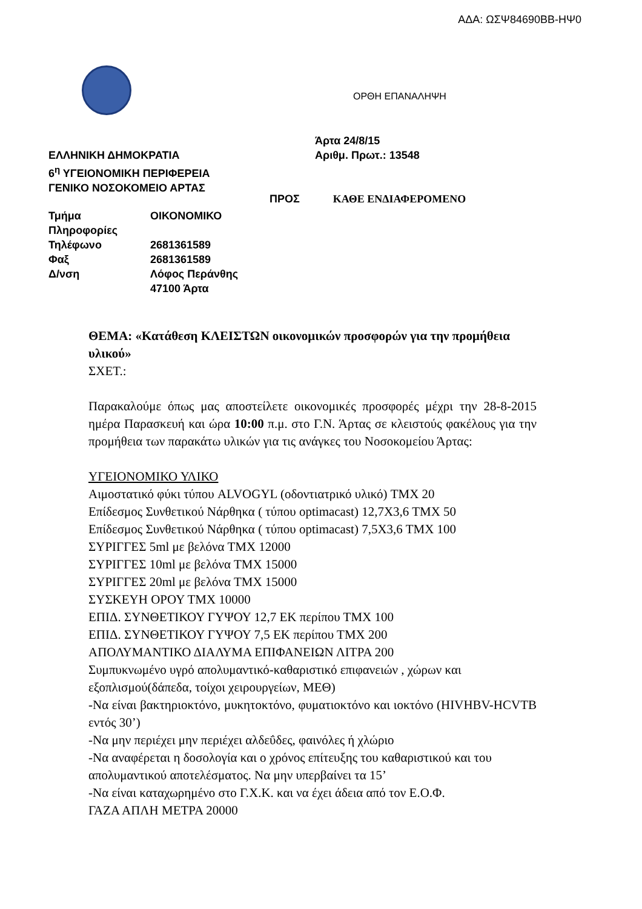ΑΔΑ: ΩΣΨ84690ΒΒ-ΗΨ0
ΟΡΘΗ ΕΠΑΝΑΛΗΨΗ
Άρτα 24/8/15
ΕΛΛΗΝΙΚΗ ΔΗΜΟΚΡΑΤΙΑ Αριθμ. Πρωτ.: 13548
6<sup>η</sup> ΥΓΕΙΟΝΟΜΙΚΗ ΠΕΡΙΦΕΡΕΙΑ
ΓΕΝΙΚΟ ΝΟΣΟΚΟΜΕΙΟ ΑΡΤΑΣ
ΠΡΟΣ ΚΑΘΕ ΕΝΔΙΑΦΕΡΟΜΕΝΟ
| Τμήμα | ΟΙΚΟΝΟΜΙΚΟ |
| Πληροφορίες | |
| Τηλέφωνο | 2681361589 |
| Φαξ | 2681361589 |
| Δ/νση | Λόφος Περάνθης 47100 Άρτα |
ΘΕΜΑ: «Κατάθεση ΚΛΕΙΣΤΩΝ οικονομικών προσφορών για την προμήθεια υλικού»
ΣΧΕΤ.:
Παρακαλούμε όπως μας αποστείλετε οικονομικές προσφορές μέχρι την 28-8-2015 ημέρα Παρασκευή και ώρα 10:00 π.μ. στο Γ.Ν. Άρτας σε κλειστούς φακέλους για την προμήθεια των παρακάτω υλικών για τις ανάγκες του Νοσοκομείου Άρτας:
ΥΓΕΙΟΝΟΜΙΚΟ ΥΛΙΚΟ
Αιμοστατικό φύκι τύπου ALVOGYL (οδοντιατρικό υλικό) ΤΜΧ 20
Επίδεσμος Συνθετικού Νάρθηκα ( τύπου optimacast) 12,7Χ3,6 ΤΜΧ 50
Επίδεσμος Συνθετικού Νάρθηκα ( τύπου optimacast) 7,5Χ3,6 ΤΜΧ 100
ΣΥΡΙΓΓΕΣ 5ml με βελόνα ΤΜΧ 12000
ΣΥΡΙΓΓΕΣ 10ml με βελόνα ΤΜΧ 15000
ΣΥΡΙΓΓΕΣ 20ml με βελόνα ΤΜΧ 15000
ΣΥΣΚΕΥΗ ΟΡΟΥ ΤΜΧ 10000
ΕΠΙΔ. ΣΥΝΘΕΤΙΚΟΥ ΓΥΨΟΥ 12,7 ΕΚ περίπου ΤΜΧ 100
ΕΠΙΔ. ΣΥΝΘΕΤΙΚΟΥ ΓΥΨΟΥ 7,5 ΕΚ περίπου ΤΜΧ 200
ΑΠΟΛΥΜΑΝΤΙΚΟ ΔΙΑΛΥΜΑ ΕΠΙΦΑΝΕΙΩΝ ΛΙΤΡΑ 200
Συμπυκνωμένο υγρό απολυμαντικό-καθαριστικό επιφανειών , χώρων και εξοπλισμού(δάπεδα, τοίχοι χειρουργείων, ΜΕΘ)
-Να είναι βακτηριοκτόνο, μυκητοκτόνο, φυματιοκτόνο και ιοκτόνο (HIVHBV-HCVTB εντός 30’)
-Να μην περιέχει μην περιέχει αλδεΰδες, φαινόλες ή χλώριο
-Να αναφέρεται η δοσολογία και ο χρόνος επίτευξης του καθαριστικού και του απολυμαντικού αποτελέσματος. Να μην υπερβαίνει τα 15’
-Να είναι καταχωρημένο στο Γ.Χ.Κ. και να έχει άδεια από τον Ε.Ο.Φ.
ΓΑΖΑ ΑΠΛΗ ΜΕΤΡΑ 20000